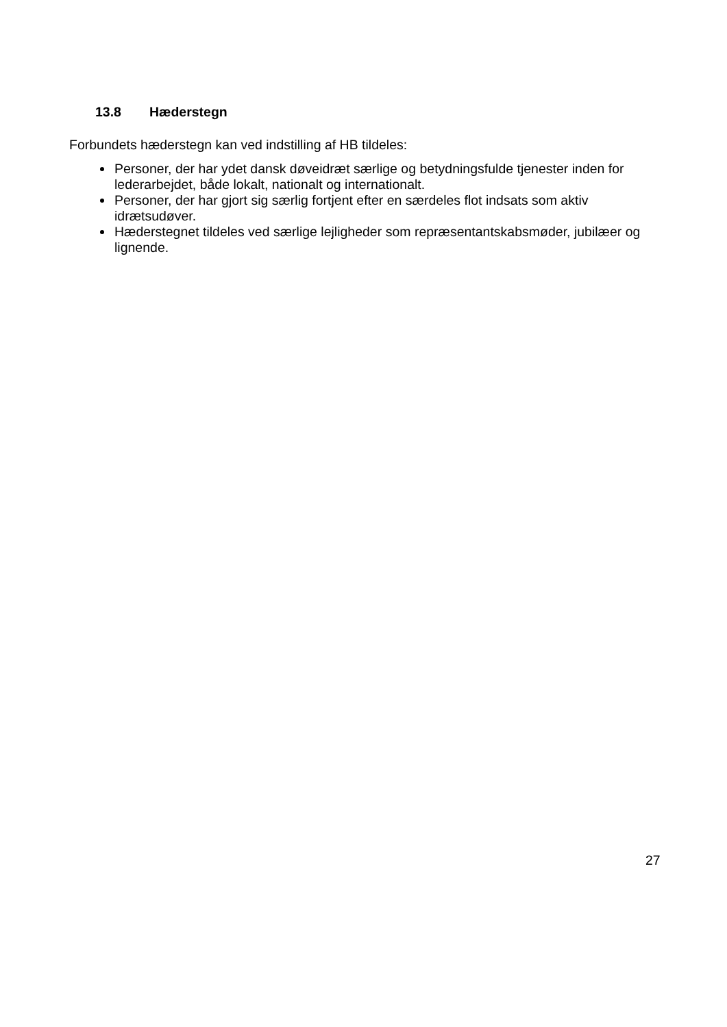13.8 Hæderstegn
Forbundets hæderstegn kan ved indstilling af HB tildeles:
Personer, der har ydet dansk døveidræt særlige og betydningsfulde tjenester inden for lederarbejdet, både lokalt, nationalt og internationalt.
Personer, der har gjort sig særlig fortjent efter en særdeles flot indsats som aktiv idrætsudøver.
Hæderstegnet tildeles ved særlige lejligheder som repræsentantskabsmøder, jubilæer og lignende.
27